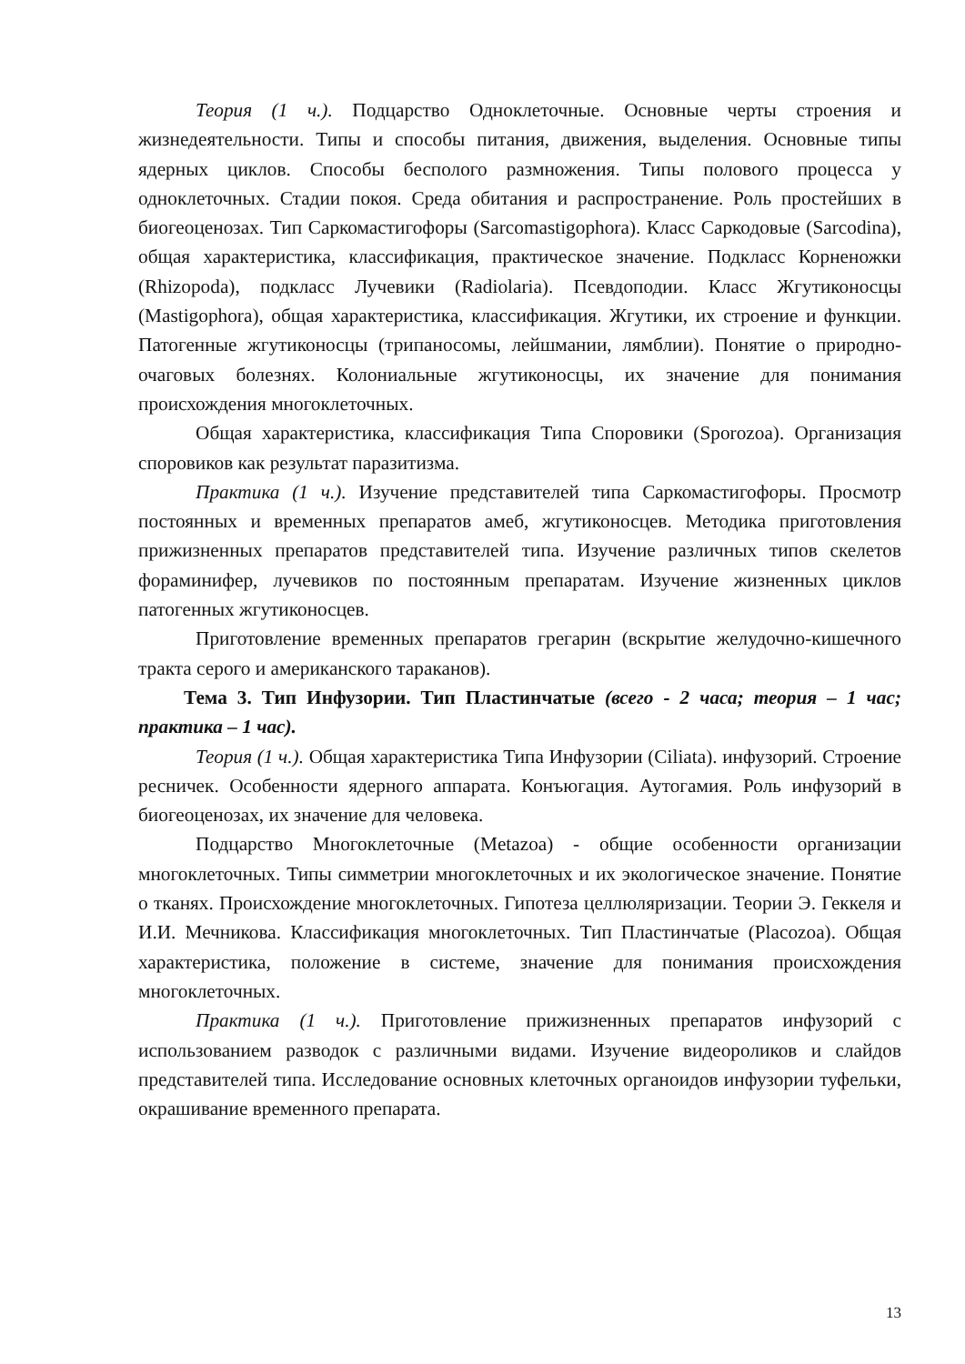Теория (1 ч.). Подцарство Одноклеточные. Основные черты строения и жизнедеятельности. Типы и способы питания, движения, выделения. Основные типы ядерных циклов. Способы бесполого размножения. Типы полового процесса у одноклеточных. Стадии покоя. Среда обитания и распространение. Роль простейших в биогеоценозах. Тип Саркомастигофоры (Sarcomastigophora). Класс Саркодовые (Sarcodina), общая характеристика, классификация, практическое значение. Подкласс Корненожки (Rhizopoda), подкласс Лучевики (Radiolaria). Псевдоподии. Класс Жгутиконосцы (Mastigophora), общая характеристика, классификация. Жгутики, их строение и функции. Патогенные жгутиконосцы (трипаносомы, лейшмании, лямблии). Понятие о природно-очаговых болезнях. Колониальные жгутиконосцы, их значение для понимания происхождения многоклеточных.
Общая характеристика, классификация Типа Споровики (Sporozoa). Организация споровиков как результат паразитизма.
Практика (1 ч.). Изучение представителей типа Саркомастигофоры. Просмотр постоянных и временных препаратов амеб, жгутиконосцев. Методика приготовления прижизненных препаратов представителей типа. Изучение различных типов скелетов фораминифер, лучевиков по постоянным препаратам. Изучение жизненных циклов патогенных жгутиконосцев.
Приготовление временных препаратов грегарин (вскрытие желудочно-кишечного тракта серого и американского тараканов).
Тема 3. Тип Инфузории. Тип Пластинчатые (всего - 2 часа; теория – 1 час; практика – 1 час).
Теория (1 ч.). Общая характеристика Типа Инфузории (Ciliata). инфузорий. Строение ресничек. Особенности ядерного аппарата. Конъюгация. Аутогамия. Роль инфузорий в биогеоценозах, их значение для человека.
Подцарство Многоклеточные (Metazoa) - общие особенности организации многоклеточных. Типы симметрии многоклеточных и их экологическое значение. Понятие о тканях. Происхождение многоклеточных. Гипотеза целлюляризации. Теории Э. Геккеля и И.И. Мечникова. Классификация многоклеточных. Тип Пластинчатые (Placozoa). Общая характеристика, положение в системе, значение для понимания происхождения многоклеточных.
Практика (1 ч.). Приготовление прижизненных препаратов инфузорий с использованием разводок с различными видами. Изучение видеороликов и слайдов представителей типа. Исследование основных клеточных органоидов инфузории туфельки, окрашивание временного препарата.
13